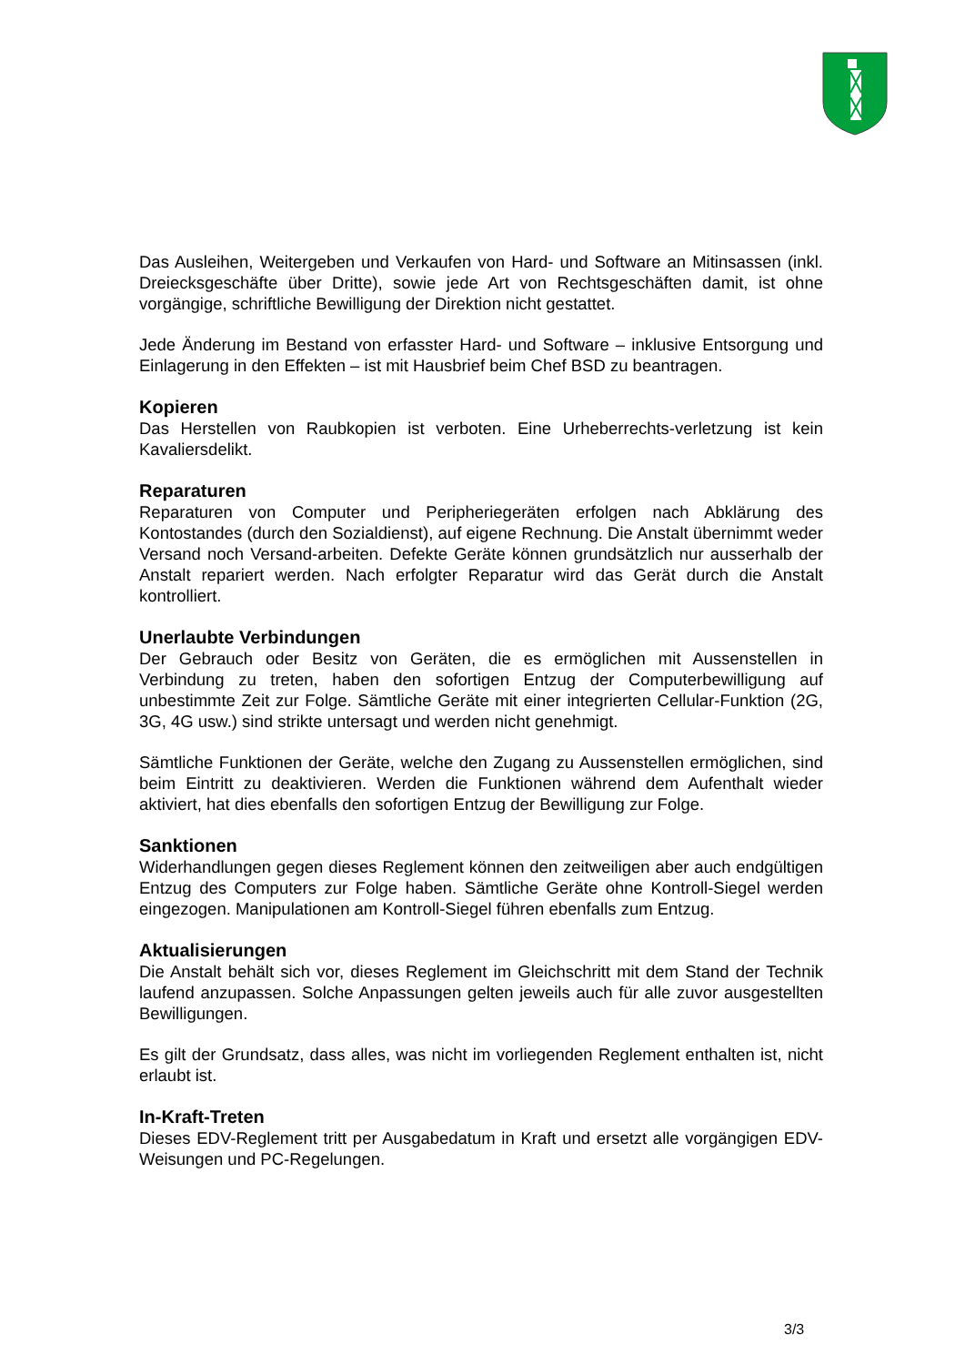Das Ausleihen, Weitergeben und Verkaufen von Hard- und Software an Mitinsassen (inkl. Dreiecksgeschäfte über Dritte), sowie jede Art von Rechtsgeschäften damit, ist ohne vorgängige, schriftliche Bewilligung der Direktion nicht gestattet.
Jede Änderung im Bestand von erfasster Hard- und Software – inklusive Entsorgung und Einlagerung in den Effekten – ist mit Hausbrief beim Chef BSD zu beantragen.
Kopieren
Das Herstellen von Raubkopien ist verboten. Eine Urheberrechts-verletzung ist kein Kavaliersdelikt.
Reparaturen
Reparaturen von Computer und Peripheriegeräten erfolgen nach Abklärung des Kontostandes (durch den Sozialdienst), auf eigene Rechnung. Die Anstalt übernimmt weder Versand noch Versand-arbeiten. Defekte Geräte können grundsätzlich nur ausserhalb der Anstalt repariert werden. Nach erfolgter Reparatur wird das Gerät durch die Anstalt kontrolliert.
Unerlaubte Verbindungen
Der Gebrauch oder Besitz von Geräten, die es ermöglichen mit Aussenstellen in Verbindung zu treten, haben den sofortigen Entzug der Computerbewilligung auf unbestimmte Zeit zur Folge. Sämtliche Geräte mit einer integrierten Cellular-Funktion (2G, 3G, 4G usw.) sind strikte untersagt und werden nicht genehmigt.
Sämtliche Funktionen der Geräte, welche den Zugang zu Aussenstellen ermöglichen, sind beim Eintritt zu deaktivieren. Werden die Funktionen während dem Aufenthalt wieder aktiviert, hat dies ebenfalls den sofortigen Entzug der Bewilligung zur Folge.
Sanktionen
Widerhandlungen gegen dieses Reglement können den zeitweiligen aber auch endgültigen Entzug des Computers zur Folge haben. Sämtliche Geräte ohne Kontroll-Siegel werden eingezogen. Manipulationen am Kontroll-Siegel führen ebenfalls zum Entzug.
Aktualisierungen
Die Anstalt behält sich vor, dieses Reglement im Gleichschritt mit dem Stand der Technik laufend anzupassen. Solche Anpassungen gelten jeweils auch für alle zuvor ausgestellten Bewilligungen.
Es gilt der Grundsatz, dass alles, was nicht im vorliegenden Reglement enthalten ist, nicht erlaubt ist.
In-Kraft-Treten
Dieses EDV-Reglement tritt per Ausgabedatum in Kraft und ersetzt alle vorgängigen EDV-Weisungen und PC-Regelungen.
3/3